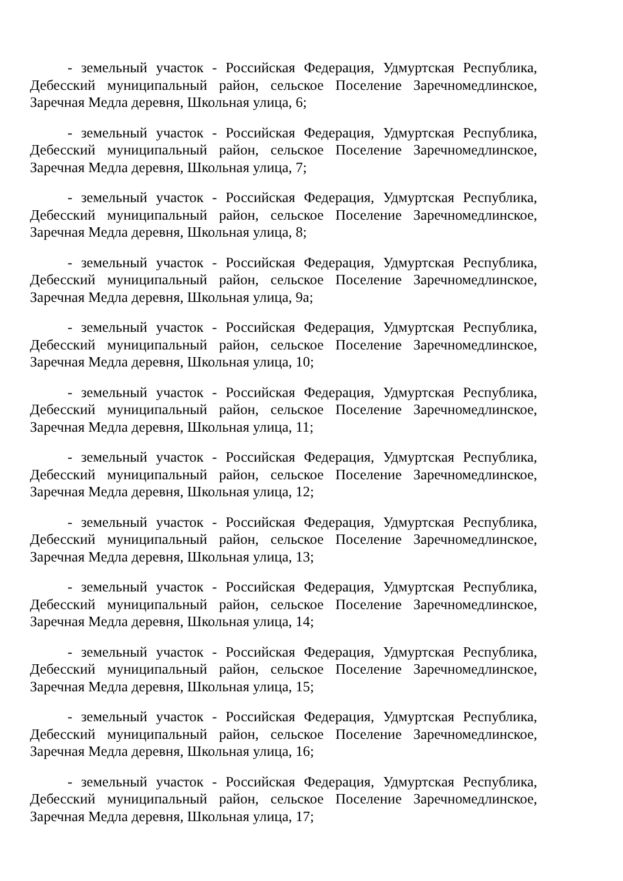- земельный участок - Российская Федерация, Удмуртская Республика, Дебесский муниципальный район, сельское Поселение Заречномедлинское, Заречная Медла деревня, Школьная улица, 6;
- земельный участок - Российская Федерация, Удмуртская Республика, Дебесский муниципальный район, сельское Поселение Заречномедлинское, Заречная Медла деревня, Школьная улица, 7;
- земельный участок - Российская Федерация, Удмуртская Республика, Дебесский муниципальный район, сельское Поселение Заречномедлинское, Заречная Медла деревня, Школьная улица, 8;
- земельный участок - Российская Федерация, Удмуртская Республика, Дебесский муниципальный район, сельское Поселение Заречномедлинское, Заречная Медла деревня, Школьная улица, 9а;
- земельный участок - Российская Федерация, Удмуртская Республика, Дебесский муниципальный район, сельское Поселение Заречномедлинское, Заречная Медла деревня, Школьная улица, 10;
- земельный участок - Российская Федерация, Удмуртская Республика, Дебесский муниципальный район, сельское Поселение Заречномедлинское, Заречная Медла деревня, Школьная улица, 11;
- земельный участок - Российская Федерация, Удмуртская Республика, Дебесский муниципальный район, сельское Поселение Заречномедлинское, Заречная Медла деревня, Школьная улица, 12;
- земельный участок - Российская Федерация, Удмуртская Республика, Дебесский муниципальный район, сельское Поселение Заречномедлинское, Заречная Медла деревня, Школьная улица, 13;
- земельный участок - Российская Федерация, Удмуртская Республика, Дебесский муниципальный район, сельское Поселение Заречномедлинское, Заречная Медла деревня, Школьная улица, 14;
- земельный участок - Российская Федерация, Удмуртская Республика, Дебесский муниципальный район, сельское Поселение Заречномедлинское, Заречная Медла деревня, Школьная улица, 15;
- земельный участок - Российская Федерация, Удмуртская Республика, Дебесский муниципальный район, сельское Поселение Заречномедлинское, Заречная Медла деревня, Школьная улица, 16;
- земельный участок - Российская Федерация, Удмуртская Республика, Дебесский муниципальный район, сельское Поселение Заречномедлинское, Заречная Медла деревня, Школьная улица, 17;